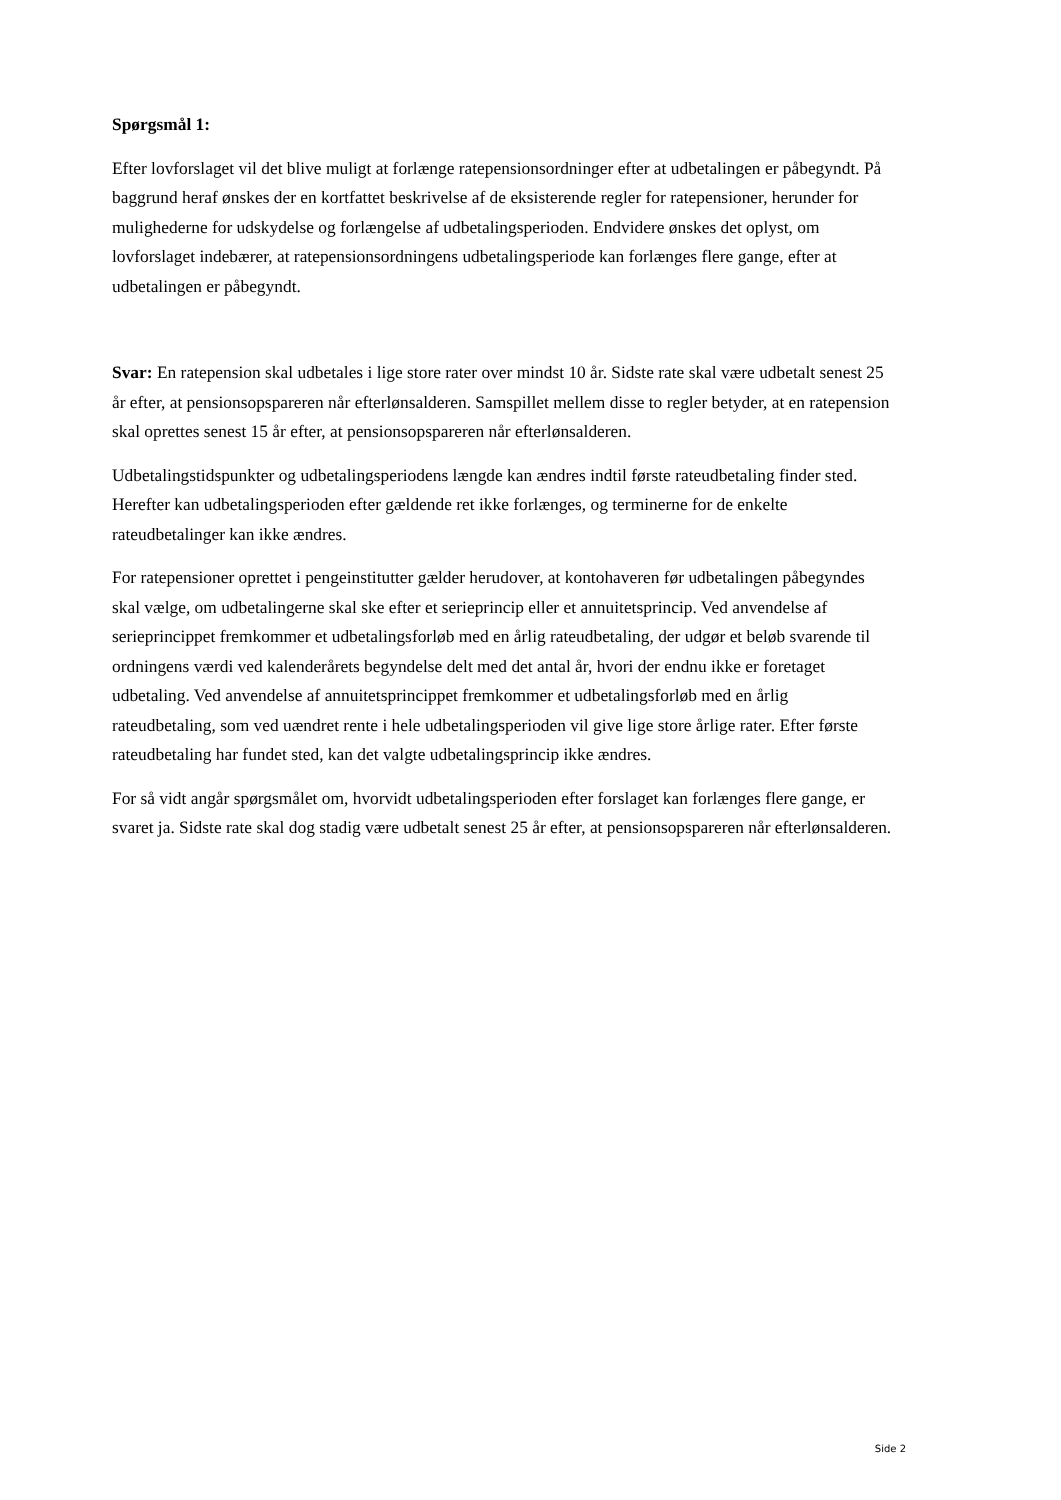Spørgsmål 1:
Efter lovforslaget vil det blive muligt at forlænge ratepensionsordninger efter at udbetalingen er påbegyndt. På baggrund heraf ønskes der en kortfattet beskrivelse af de eksisterende regler for ratepensioner, herunder for mulighederne for udskydelse og forlængelse af udbetalingsperioden. Endvidere ønskes det oplyst, om lovforslaget indebærer, at ratepensionsordningens udbetalingsperiode kan forlænges flere gange, efter at udbetalingen er påbegyndt.
Svar: En ratepension skal udbetales i lige store rater over mindst 10 år. Sidste rate skal være udbetalt senest 25 år efter, at pensionsopspareren når efterlønsalderen. Samspillet mellem disse to regler betyder, at en ratepension skal oprettes senest 15 år efter, at pensionsopspareren når efterlønsalderen.
Udbetalingstidspunkter og udbetalingsperiodens længde kan ændres indtil første rateudbetaling finder sted. Herefter kan udbetalingsperioden efter gældende ret ikke forlænges, og terminerne for de enkelte rateudbetalinger kan ikke ændres.
For ratepensioner oprettet i pengeinstitutter gælder herudover, at kontohaveren før udbetalingen påbegyndes skal vælge, om udbetalingerne skal ske efter et serieprincip eller et annuitetsprincip. Ved anvendelse af serieprincippet fremkommer et udbetalingsforløb med en årlig rateudbetaling, der udgør et beløb svarende til ordningens værdi ved kalenderårets begyndelse delt med det antal år, hvori der endnu ikke er foretaget udbetaling. Ved anvendelse af annuitetsprincippet fremkommer et udbetalingsforløb med en årlig rateudbetaling, som ved uændret rente i hele udbetalingsperioden vil give lige store årlige rater. Efter første rateudbetaling har fundet sted, kan det valgte udbetalingsprincip ikke ændres.
For så vidt angår spørgsmålet om, hvorvidt udbetalingsperioden efter forslaget kan forlænges flere gange, er svaret ja. Sidste rate skal dog stadig være udbetalt senest 25 år efter, at pensionsopspareren når efterlønsalderen.
Side 2